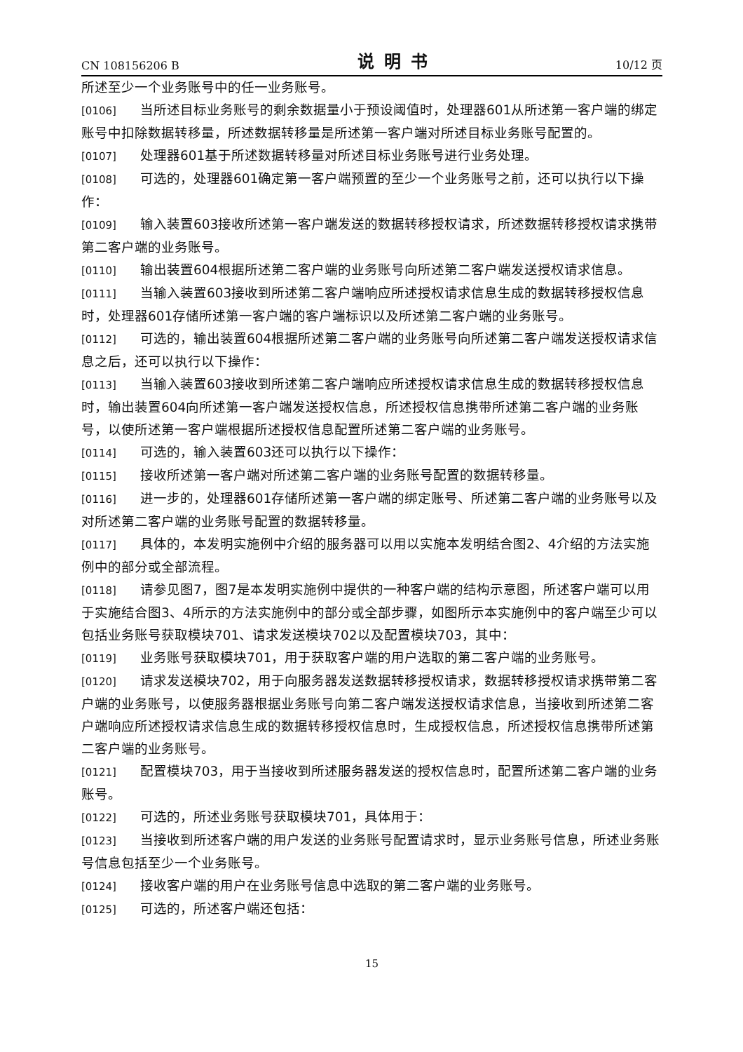CN 108156206 B 说明书 10/12 页
所述至少一个业务账号中的任一业务账号。
[0106] 当所述目标业务账号的剩余数据量小于预设阈值时，处理器601从所述第一客户端的绑定账号中扣除数据转移量，所述数据转移量是所述第一客户端对所述目标业务账号配置的。
[0107] 处理器601基于所述数据转移量对所述目标业务账号进行业务处理。
[0108] 可选的，处理器601确定第一客户端预置的至少一个业务账号之前，还可以执行以下操作：
[0109] 输入装置603接收所述第一客户端发送的数据转移授权请求，所述数据转移授权请求携带第二客户端的业务账号。
[0110] 输出装置604根据所述第二客户端的业务账号向所述第二客户端发送授权请求信息。
[0111] 当输入装置603接收到所述第二客户端响应所述授权请求信息生成的数据转移授权信息时，处理器601存储所述第一客户端的客户端标识以及所述第二客户端的业务账号。
[0112] 可选的，输出装置604根据所述第二客户端的业务账号向所述第二客户端发送授权请求信息之后，还可以执行以下操作：
[0113] 当输入装置603接收到所述第二客户端响应所述授权请求信息生成的数据转移授权信息时，输出装置604向所述第一客户端发送授权信息，所述授权信息携带所述第二客户端的业务账号，以使所述第一客户端根据所述授权信息配置所述第二客户端的业务账号。
[0114] 可选的，输入装置603还可以执行以下操作：
[0115] 接收所述第一客户端对所述第二客户端的业务账号配置的数据转移量。
[0116] 进一步的，处理器601存储所述第一客户端的绑定账号、所述第二客户端的业务账号以及对所述第二客户端的业务账号配置的数据转移量。
[0117] 具体的，本发明实施例中介绍的服务器可以用以实施本发明结合图2、4介绍的方法实施例中的部分或全部流程。
[0118] 请参见图7，图7是本发明实施例中提供的一种客户端的结构示意图，所述客户端可以用于实施结合图3、4所示的方法实施例中的部分或全部步骤，如图所示本实施例中的客户端至少可以包括业务账号获取模块701、请求发送模块702以及配置模块703，其中：
[0119] 业务账号获取模块701，用于获取客户端的用户选取的第二客户端的业务账号。
[0120] 请求发送模块702，用于向服务器发送数据转移授权请求，数据转移授权请求携带第二客户端的业务账号，以使服务器根据业务账号向第二客户端发送授权请求信息，当接收到所述第二客户端响应所述授权请求信息生成的数据转移授权信息时，生成授权信息，所述授权信息携带所述第二客户端的业务账号。
[0121] 配置模块703，用于当接收到所述服务器发送的授权信息时，配置所述第二客户端的业务账号。
[0122] 可选的，所述业务账号获取模块701，具体用于：
[0123] 当接收到所述客户端的用户发送的业务账号配置请求时，显示业务账号信息，所述业务账号信息包括至少一个业务账号。
[0124] 接收客户端的用户在业务账号信息中选取的第二客户端的业务账号。
[0125] 可选的，所述客户端还包括：
15